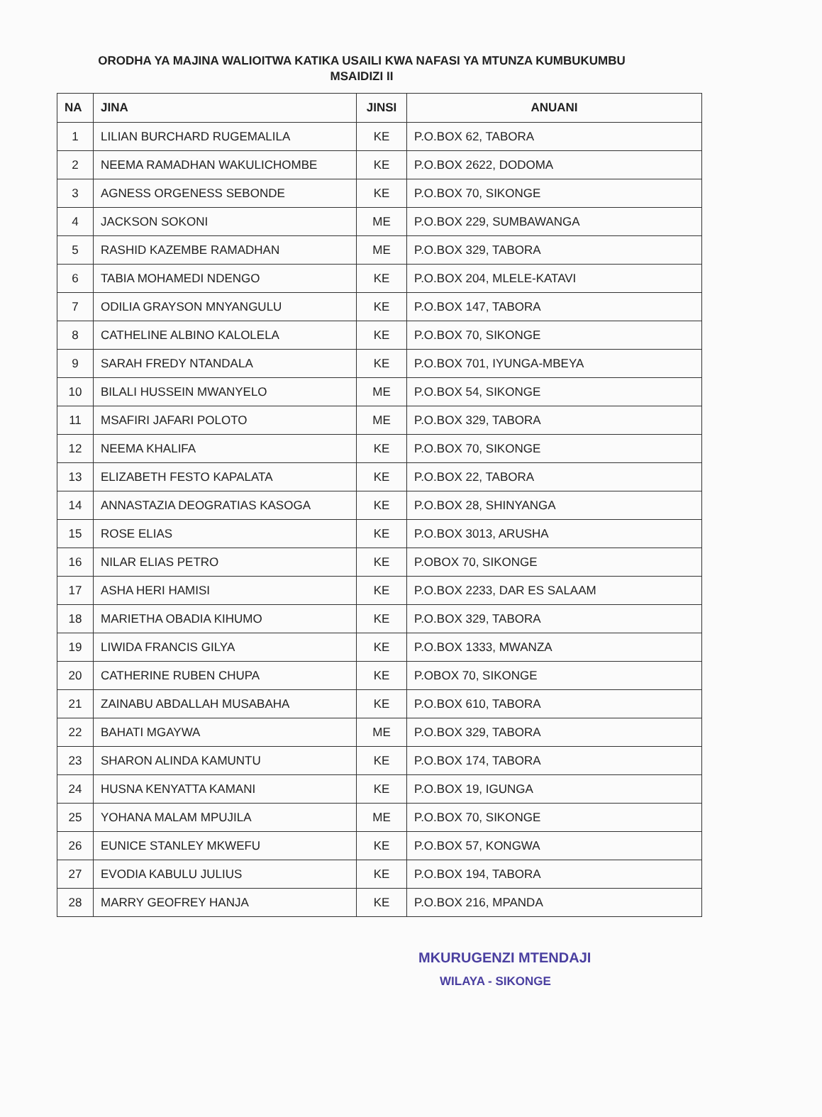ORODHA YA MAJINA WALIOITWA KATIKA USAILI KWA NAFASI YA MTUNZA KUMBUKUMBU MSAIDIZI II
| NA | JINA | JINSI | ANUANI |
| --- | --- | --- | --- |
| 1 | LILIAN BURCHARD RUGEMALILA | KE | P.O.BOX 62, TABORA |
| 2 | NEEMA RAMADHAN WAKULICHOMBE | KE | P.O.BOX 2622, DODOMA |
| 3 | AGNESS ORGENESS SEBONDE | KE | P.O.BOX 70, SIKONGE |
| 4 | JACKSON SOKONI | ME | P.O.BOX 229, SUMBAWANGA |
| 5 | RASHID KAZEMBE RAMADHAN | ME | P.O.BOX 329, TABORA |
| 6 | TABIA MOHAMEDI NDENGO | KE | P.O.BOX 204, MLELE-KATAVI |
| 7 | ODILIA GRAYSON MNYANGULU | KE | P.O.BOX 147, TABORA |
| 8 | CATHELINE ALBINO KALOLELA | KE | P.O.BOX 70, SIKONGE |
| 9 | SARAH FREDY NTANDALA | KE | P.O.BOX 701, IYUNGA-MBEYA |
| 10 | BILALI HUSSEIN MWANYELO | ME | P.O.BOX 54, SIKONGE |
| 11 | MSAFIRI JAFARI POLOTO | ME | P.O.BOX 329, TABORA |
| 12 | NEEMA KHALIFA | KE | P.O.BOX 70, SIKONGE |
| 13 | ELIZABETH FESTO KAPALATA | KE | P.O.BOX 22, TABORA |
| 14 | ANNASTAZIA DEOGRATIAS KASOGA | KE | P.O.BOX 28, SHINYANGA |
| 15 | ROSE ELIAS | KE | P.O.BOX 3013, ARUSHA |
| 16 | NILAR ELIAS PETRO | KE | P.OBOX 70, SIKONGE |
| 17 | ASHA HERI HAMISI | KE | P.O.BOX 2233, DAR ES SALAAM |
| 18 | MARIETHA OBADIA KIHUMO | KE | P.O.BOX 329, TABORA |
| 19 | LIWIDA FRANCIS GILYA | KE | P.O.BOX 1333, MWANZA |
| 20 | CATHERINE RUBEN CHUPA | KE | P.OBOX 70, SIKONGE |
| 21 | ZAINABU ABDALLAH MUSABAHA | KE | P.O.BOX 610, TABORA |
| 22 | BAHATI MGAYWA | ME | P.O.BOX 329, TABORA |
| 23 | SHARON ALINDA KAMUNTU | KE | P.O.BOX 174, TABORA |
| 24 | HUSNA KENYATTA KAMANI | KE | P.O.BOX 19, IGUNGA |
| 25 | YOHANA MALAM MPUJILA | ME | P.O.BOX 70, SIKONGE |
| 26 | EUNICE STANLEY MKWEFU | KE | P.O.BOX 57, KONGWA |
| 27 | EVODIA KABULU JULIUS | KE | P.O.BOX 194, TABORA |
| 28 | MARRY GEOFREY HANJA | KE | P.O.BOX 216, MPANDA |
MKURUGENZI MTENDAJI
WILAYA - SIKONGE